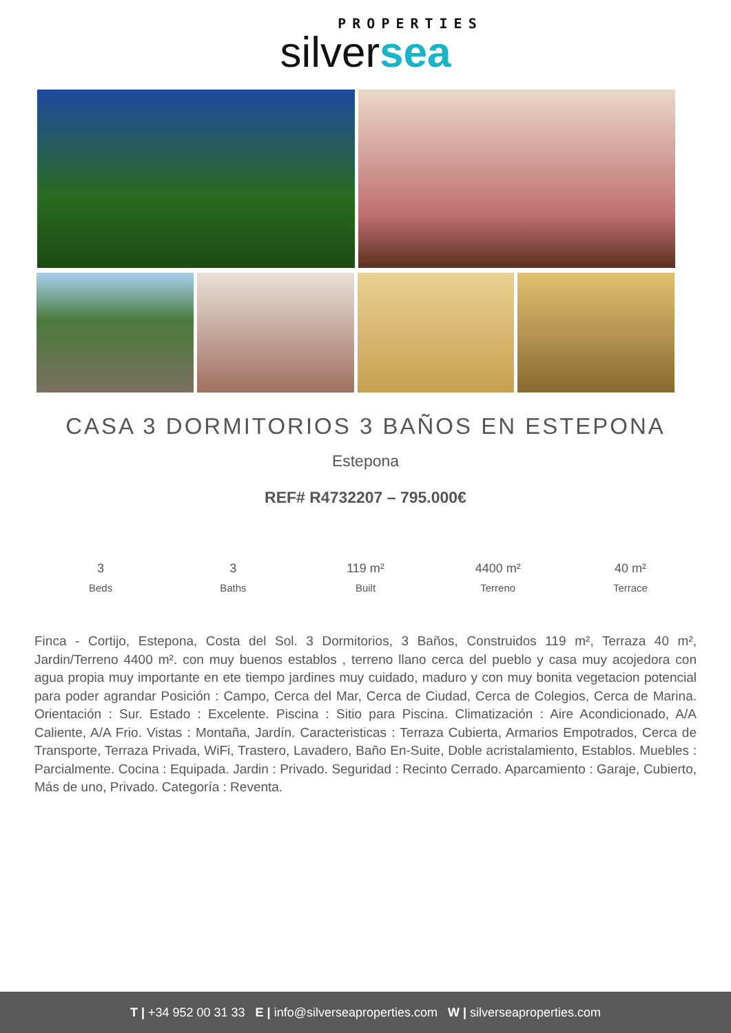PROPERTIES
silversea
CASA 3 DORMITORIOS 3 BAÑOS EN ESTEPONA
Estepona
REF# R4732207 – 795.000€
3
Beds
3
Baths
119 m²
Built
4400 m²
Terreno
40 m²
Terrace
Finca - Cortijo, Estepona, Costa del Sol. 3 Dormitorios, 3 Baños, Construidos 119 m², Terraza 40 m², Jardin/Terreno 4400 m². con muy buenos establos , terreno llano cerca del pueblo y casa muy acojedora con agua propia muy importante en ete tiempo jardines muy cuidado, maduro y con muy bonita vegetacion potencial para poder agrandar Posición : Campo, Cerca del Mar, Cerca de Ciudad, Cerca de Colegios, Cerca de Marina. Orientación : Sur. Estado : Excelente. Piscina : Sitio para Piscina. Climatización : Aire Acondicionado, A/A Caliente, A/A Frio. Vistas : Montaña, Jardín. Caracteristicas : Terraza Cubierta, Armarios Empotrados, Cerca de Transporte, Terraza Privada, WiFi, Trastero, Lavadero, Baño En-Suite, Doble acristalamiento, Establos. Muebles : Parcialmente. Cocina : Equipada. Jardin : Privado. Seguridad : Recinto Cerrado. Aparcamiento : Garaje, Cubierto, Más de uno, Privado. Categoría : Reventa.
T | +34 952 00 31 33 E | info@silverseaproperties.com W | silverseaproperties.com